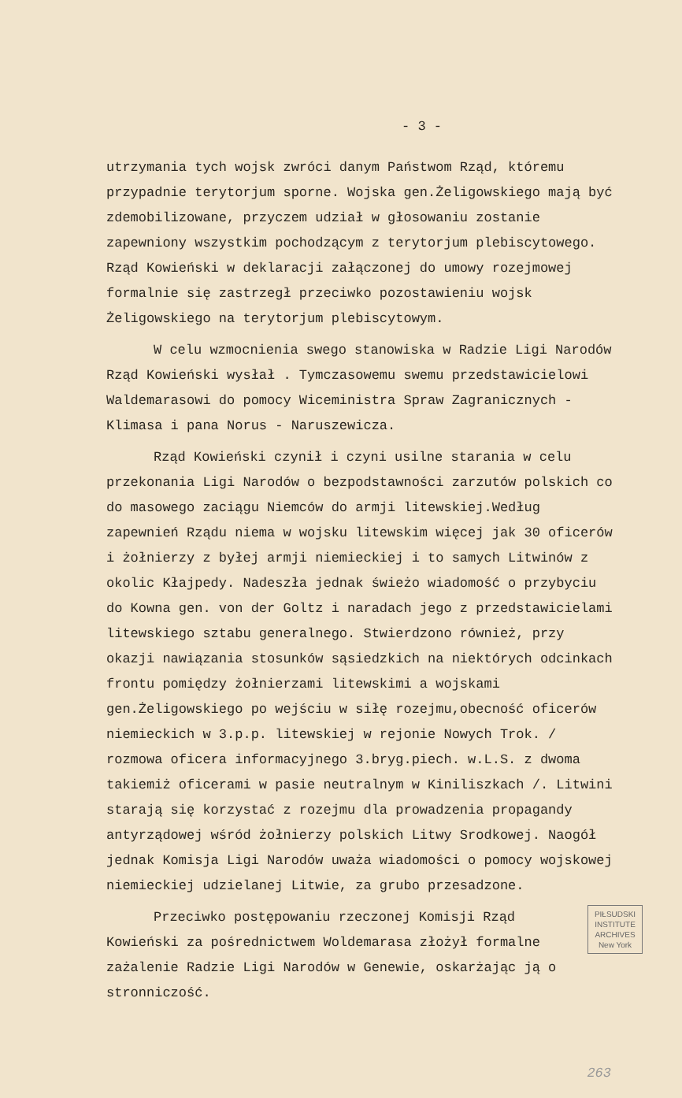- 3 -
utrzymania tych wojsk zwróci danym Państwom Rząd, któremu przypadnie terytorjum sporne. Wojska gen.Żeligowskiego mają być zdemobilizowane, przyczem udział w głosowaniu zostanie zapewniony wszystkim pochodzącym z terytorjum plebiscytowego. Rząd Kowieński w deklaracji załączonej do umowy rozejmowej formalnie się zastrzegł przeciwko pozostawieniu wojsk Żeligowskiego na terytorjum plebiscytowym.
W celu wzmocnienia swego stanowiska w Radzie Ligi Narodów Rząd Kowieński wysłał . Tymczasowemu swemu przedstawicielowi Waldemarasowi do pomocy Wiceministra Spraw Zagranicznych - Klimasa i pana Norus - Naruszewicza.
Rząd Kowieński czynił i czyni usilne starania w celu przekonania Ligi Narodów o bezpodstawności zarzutów polskich co do masowego zaciągu Niemców do armji litewskiej.Według zapewnień Rządu niema w wojsku litewskim więcej jak 30 oficerów i żołnierzy z byłej armji niemieckiej i to samych Litwinów z okolic Kłajpedy. Nadeszła jednak świeżo wiadomość o przybyciu do Kowna gen. von der Goltz i naradach jego z przedstawicielami litewskiego sztabu generalnego. Stwierdzono również, przy okazji nawiązania stosunków sąsiedzkich na niektórych odcinkach frontu pomiędzy żołnierzami litewskimi a wojskami gen.Żeligowskiego po wejściu w siłę rozejmu,obecność oficerów niemieckich w 3.p.p. litewskiej w rejonie Nowych Trok. / rozmowa oficera informacyjnego 3.bryg.piech. w.L.S. z dwoma takiemiż oficerami w pasie neutralnym w Kiniliszkach /. Litwini starają się korzystać z rozejmu dla prowadzenia propagandy antyrządowej wśród żołnierzy polskich Litwy Srodkowej. Naogół jednak Komisja Ligi Narodów uważa wiadomości o pomocy wojskowej niemieckiej udzielanej Litwie, za grubo przesadzone.
PIŁSUDSKI INSTITUTE ARCHIVES New York
Przeciwko postępowaniu rzeczonej Komisji Rząd Kowieński za pośrednictwem Woldemarasa złożył formalne zażalenie Radzie Ligi Narodów w Genewie, oskarżając ją o stronniczość.
263